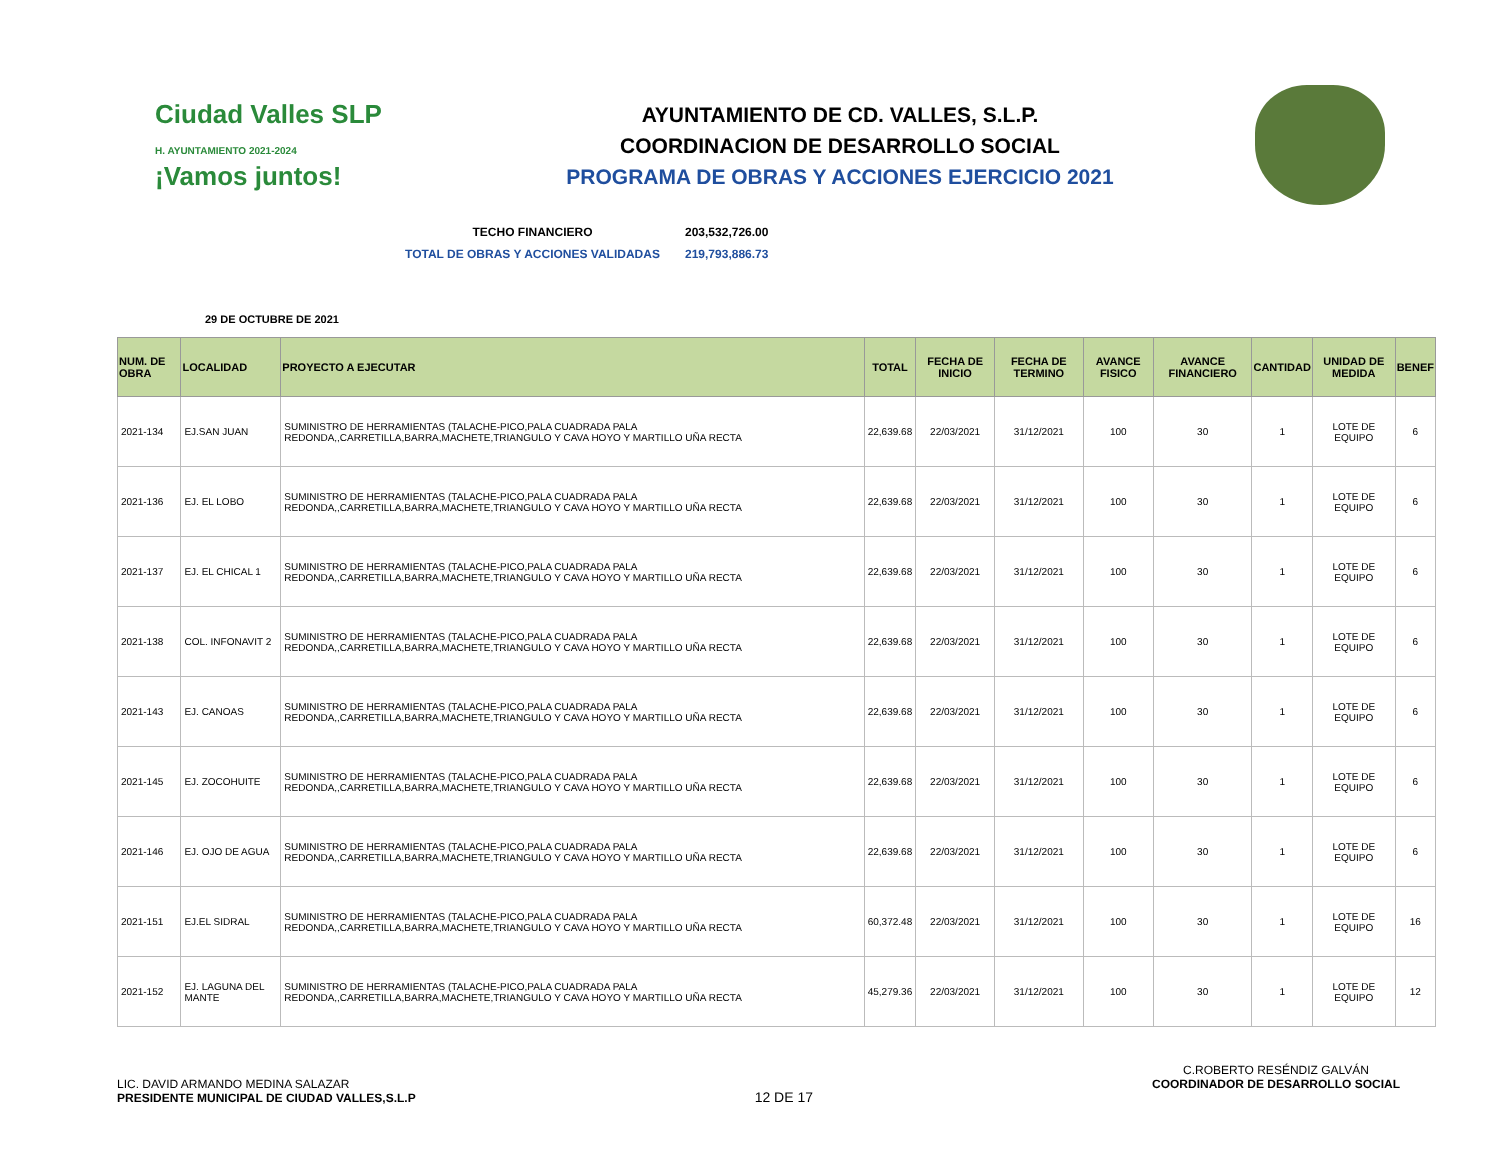Ciudad Valles SLP
H. AYUNTAMIENTO 2021-2024
¡Vamos juntos!
AYUNTAMIENTO DE CD. VALLES, S.L.P.
COORDINACION DE DESARROLLO SOCIAL
PROGRAMA DE OBRAS Y ACCIONES EJERCICIO 2021
TECHO FINANCIERO 203,532,726.00
TOTAL DE OBRAS Y ACCIONES VALIDADAS 219,793,886.73
29 DE OCTUBRE DE 2021
| NUM. DE OBRA | LOCALIDAD | PROYECTO A EJECUTAR | TOTAL | FECHA DE INICIO | FECHA DE TERMINO | AVANCE FISICO | AVANCE FINANCIERO | CANTIDAD | UNIDAD DE MEDIDA | BENEF |
| --- | --- | --- | --- | --- | --- | --- | --- | --- | --- | --- |
| 2021-134 | EJ.SAN JUAN | SUMINISTRO DE HERRAMIENTAS (TALACHE-PICO,PALA CUADRADA PALA REDONDA,,CARRETILLA,BARRA,MACHETE,TRIANGULO Y CAVA HOYO Y MARTILLO UÑA RECTA | 22,639.68 | 22/03/2021 | 31/12/2021 | 100 | 30 | 1 | LOTE DE EQUIPO | 6 |
| 2021-136 | EJ. EL LOBO | SUMINISTRO DE HERRAMIENTAS (TALACHE-PICO,PALA CUADRADA PALA REDONDA,,CARRETILLA,BARRA,MACHETE,TRIANGULO Y CAVA HOYO Y MARTILLO UÑA RECTA | 22,639.68 | 22/03/2021 | 31/12/2021 | 100 | 30 | 1 | LOTE DE EQUIPO | 6 |
| 2021-137 | EJ. EL CHICAL 1 | SUMINISTRO DE HERRAMIENTAS (TALACHE-PICO,PALA CUADRADA PALA REDONDA,,CARRETILLA,BARRA,MACHETE,TRIANGULO Y CAVA HOYO Y MARTILLO UÑA RECTA | 22,639.68 | 22/03/2021 | 31/12/2021 | 100 | 30 | 1 | LOTE DE EQUIPO | 6 |
| 2021-138 | COL. INFONAVIT 2 | SUMINISTRO DE HERRAMIENTAS (TALACHE-PICO,PALA CUADRADA PALA REDONDA,,CARRETILLA,BARRA,MACHETE,TRIANGULO Y CAVA HOYO Y MARTILLO UÑA RECTA | 22,639.68 | 22/03/2021 | 31/12/2021 | 100 | 30 | 1 | LOTE DE EQUIPO | 6 |
| 2021-143 | EJ. CANOAS | SUMINISTRO DE HERRAMIENTAS (TALACHE-PICO,PALA CUADRADA PALA REDONDA,,CARRETILLA,BARRA,MACHETE,TRIANGULO Y CAVA HOYO Y MARTILLO UÑA RECTA | 22,639.68 | 22/03/2021 | 31/12/2021 | 100 | 30 | 1 | LOTE DE EQUIPO | 6 |
| 2021-145 | EJ. ZOCOHUITE | SUMINISTRO DE HERRAMIENTAS (TALACHE-PICO,PALA CUADRADA PALA REDONDA,,CARRETILLA,BARRA,MACHETE,TRIANGULO Y CAVA HOYO Y MARTILLO UÑA RECTA | 22,639.68 | 22/03/2021 | 31/12/2021 | 100 | 30 | 1 | LOTE DE EQUIPO | 6 |
| 2021-146 | EJ. OJO DE AGUA | SUMINISTRO DE HERRAMIENTAS (TALACHE-PICO,PALA CUADRADA PALA REDONDA,,CARRETILLA,BARRA,MACHETE,TRIANGULO Y CAVA HOYO Y MARTILLO UÑA RECTA | 22,639.68 | 22/03/2021 | 31/12/2021 | 100 | 30 | 1 | LOTE DE EQUIPO | 6 |
| 2021-151 | EJ.EL SIDRAL | SUMINISTRO DE HERRAMIENTAS (TALACHE-PICO,PALA CUADRADA PALA REDONDA,,CARRETILLA,BARRA,MACHETE,TRIANGULO Y CAVA HOYO Y MARTILLO UÑA RECTA | 60,372.48 | 22/03/2021 | 31/12/2021 | 100 | 30 | 1 | LOTE DE EQUIPO | 16 |
| 2021-152 | EJ. LAGUNA DEL MANTE | SUMINISTRO DE HERRAMIENTAS (TALACHE-PICO,PALA CUADRADA PALA REDONDA,,CARRETILLA,BARRA,MACHETE,TRIANGULO Y CAVA HOYO Y MARTILLO UÑA RECTA | 45,279.36 | 22/03/2021 | 31/12/2021 | 100 | 30 | 1 | LOTE DE EQUIPO | 12 |
LIC. DAVID ARMANDO MEDINA SALAZAR
PRESIDENTE MUNICIPAL DE CIUDAD VALLES,S.L.P
12 DE 17
C.ROBERTO RESÉNDIZ GALVÁN
COORDINADOR DE DESARROLLO SOCIAL